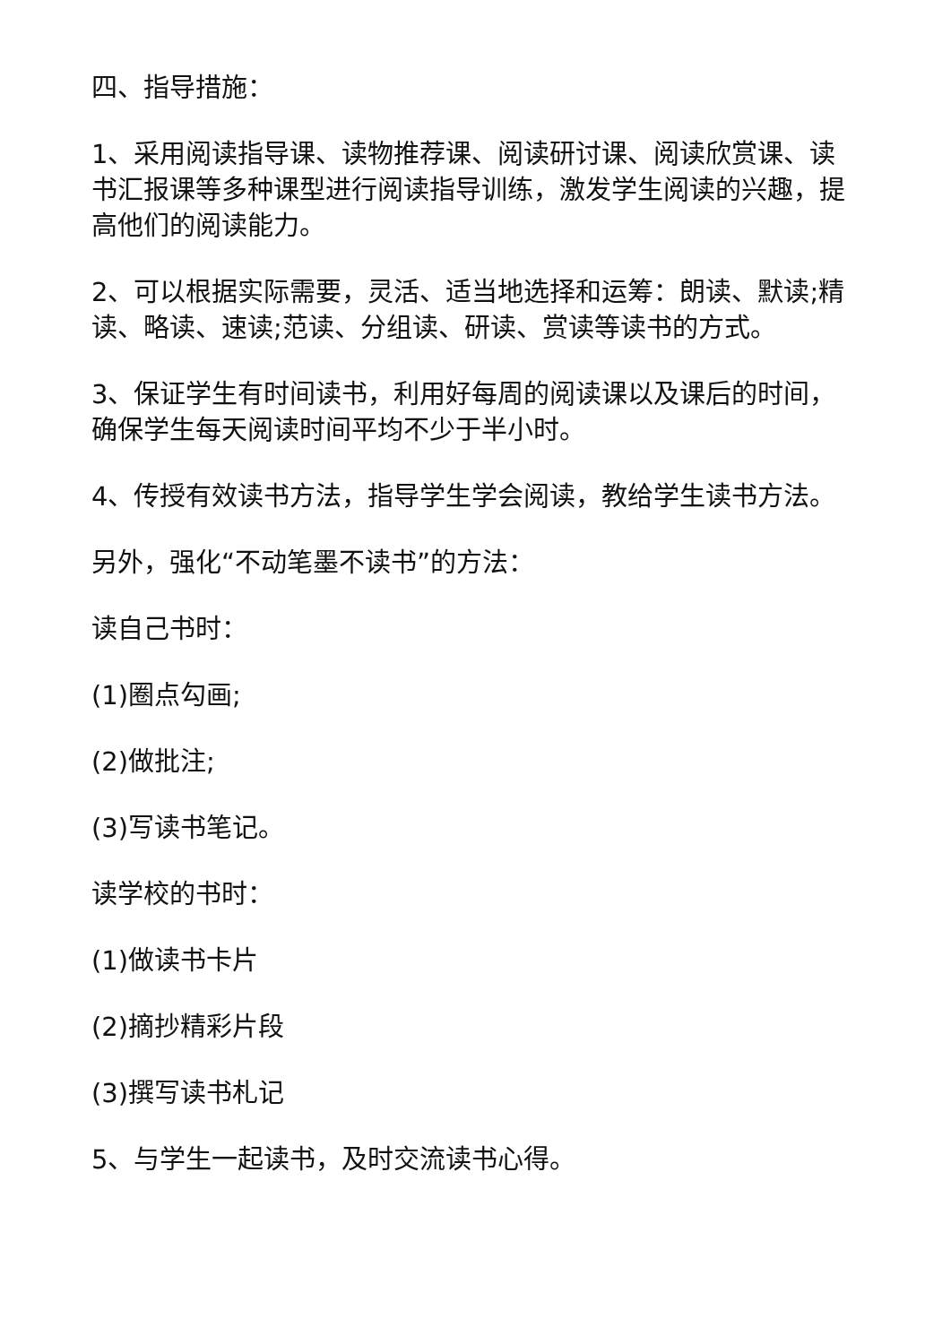四、指导措施：
1、采用阅读指导课、读物推荐课、阅读研讨课、阅读欣赏课、读书汇报课等多种课型进行阅读指导训练，激发学生阅读的兴趣，提高他们的阅读能力。
2、可以根据实际需要，灵活、适当地选择和运筹：朗读、默读;精读、略读、速读;范读、分组读、研读、赏读等读书的方式。
3、保证学生有时间读书，利用好每周的阅读课以及课后的时间，确保学生每天阅读时间平均不少于半小时。
4、传授有效读书方法，指导学生学会阅读，教给学生读书方法。
另外，强化“不动笔墨不读书”的方法：
读自己书时：
(1)圈点勾画;
(2)做批注;
(3)写读书笔记。
读学校的书时：
(1)做读书卡片
(2)摘抄精彩片段
(3)撰写读书札记
5、与学生一起读书，及时交流读书心得。